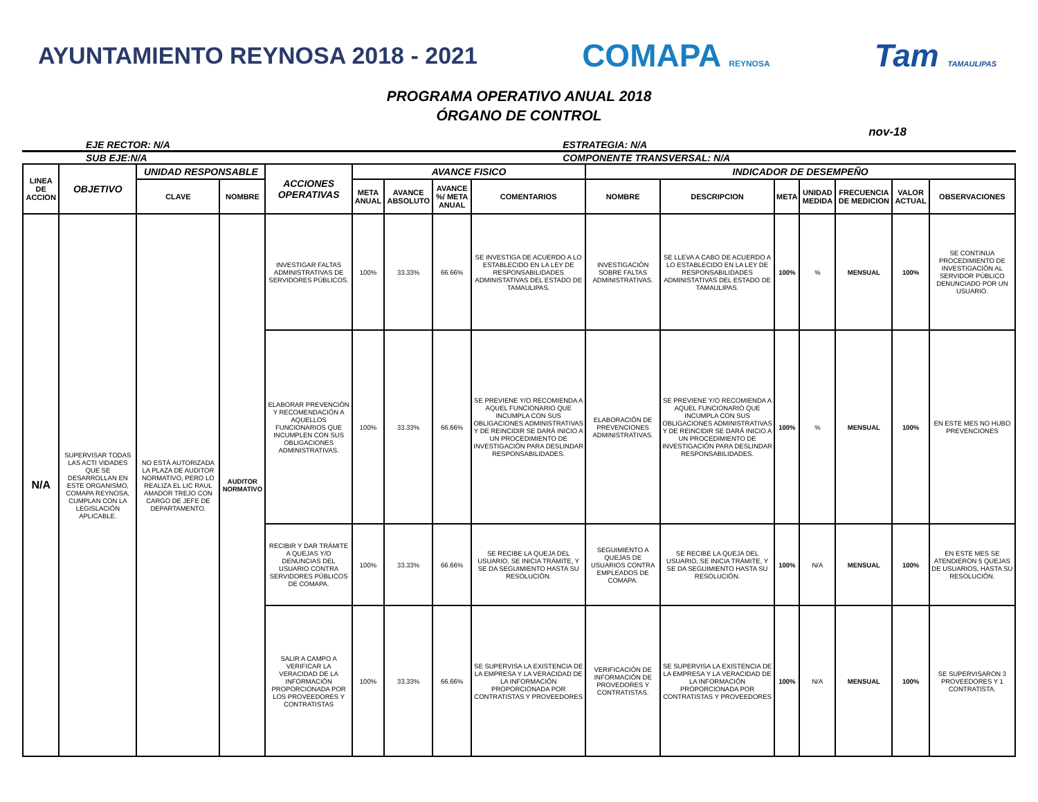AYUNTAMIENTO REYNOSA 2018 - 2021
COMAPA REYNOSA
Tam TAMAULIPAS
PROGRAMA OPERATIVO ANUAL 2018
ÓRGANO DE CONTROL
nov-18
EJE RECTOR: N/A ESTRATEGIA: N/A
SUB EJE:N/A COMPONENTE TRANSVERSAL: N/A
| LINEA DE ACCION | OBJETIVO | UNIDAD RESPONSABLE | | ACCIONES OPERATIVAS | AVANCE FISICO | | | | INDICADOR DE DESEMPEÑO | | | | | | |
| --- | --- | --- | --- | --- | --- | --- | --- | --- | --- | --- | --- | --- | --- | --- | --- |
| | | CLAVE | NOMBRE | | META ANUAL | AVANCE ABSOLUTO | AVANCE %/ META ANUAL | COMENTARIOS | NOMBRE | DESCRIPCION | META | UNIDAD MEDIDA | FRECUENCIA DE MEDICION | VALOR ACTUAL | OBSERVACIONES |
| N/A | SUPERVISAR TODAS LAS ACTI VIDADES QUE SE DESARROLLAN EN ESTE ORGANISMO, COMAPA REYNOSA, CUMPLAN CON LA LEGISLACIÓN APLICABLE. | NO ESTÁ AUTORIZADA LA PLAZA DE AUDITOR NORMATIVO, PERO LO REALIZA EL LIC RAUL AMADOR TREJO CON CARGO DE JEFE DE DEPARTAMENTO. | AUDITOR NORMATIVO | INVESTIGAR FALTAS ADMINISTRATIVAS DE SERVIDORES PÚBLICOS. | 100% | 33.33% | 66.66% | SE INVESTIGA DE ACUERDO A LO ESTABLECIDO EN LA LEY DE RESPONSABILIDADES ADMINISTATIVAS DEL ESTADO DE TAMAULIPAS. | INVESTIGACIÓN SOBRE FALTAS ADMINISTRATIVAS. | SE LLEVA A CABO DE ACUERDO A LO ESTABLECIDO EN LA LEY DE RESPONSABILIDADES ADMINISTATIVAS DEL ESTADO DE TAMAULIPAS. | 100% | % | MENSUAL | 100% | SE CONTINUA PROCEDIMIENTO DE INVESTIGACIÓN AL SERVIDOR PÚBLICO DENUNCIADO POR UN USUARIO. |
| | | | | ELABORAR PREVENCIÓN Y RECOMENDACIÓN A AQUELLOS FUNCIONARIOS QUE INCUMPLEN CON SUS OBLIGACIONES ADMINISTRATIVAS. | 100% | 33.33% | 66.66% | SE PREVIENE Y/O RECOMIENDA A AQUEL FUNCIONARIO QUE INCUMPLA CON SUS OBLIGACIONES ADMINISTRATIVAS Y DE REINCIDIR SE DARÁ INICIO A UN PROCEDIMIENTO DE INVESTIGACIÓN PARA DESLINDAR RESPONSABILIDADES. | ELABORACIÓN DE PREVENCIONES ADMINISTRATIVAS. | SE PREVIENE Y/O RECOMIENDA A AQUEL FUNCIONARIO QUE INCUMPLA CON SUS OBLIGACIONES ADMINISTRATIVAS Y DE REINCIDIR SE DARÁ INICIO A UN PROCEDIMIENTO DE INVESTIGACIÓN PARA DESLINDAR RESPONSABILIDADES. | 100% | % | MENSUAL | 100% | EN ESTE MES NO HUBO PREVENCIONES |
| | | | | RECIBIR Y DAR TRÁMITE A QUEJAS Y/O DENUNCIAS DEL USUARIO CONTRA SERVIDORES PÚBLICOS DE COMAPA. | 100% | 33.33% | 66.66% | SE RECIBE LA QUEJA DEL USUARIO, SE INICIA TRÁMITE, Y SE DA SEGUIMIENTO HASTA SU RESOLUCIÓN. | SEGUIMIENTO A QUEJAS DE USUARIOS CONTRA EMPLEADOS DE COMAPA. | SE RECIBE LA QUEJA DEL USUARIO, SE INICIA TRÁMITE, Y SE DA SEGUIMIENTO HASTA SU RESOLUCIÓN. | 100% | N/A | MENSUAL | 100% | EN ESTE MES SE ATENDIERON 5 QUEJAS DE USUARIOS, HASTA SU RESOLUCIÓN. |
| | | | | SALIR A CAMPO A VERIFICAR LA VERACIDAD DE LA INFORMACIÓN PROPORCIONADA POR LOS PROVEEDORES Y CONTRATISTAS | 100% | 33.33% | 66.66% | SE SUPERVISA LA EXISTENCIA DE LA EMPRESA Y LA VERACIDAD DE LA INFORMACIÓN PROPORCIONADA POR CONTRATISTAS Y PROVEEDORES | VERIFICACIÓN DE INFORMACIÓN DE PROVEDORES Y CONTRATISTAS. | SE SUPERVISA LA EXISTENCIA DE LA EMPRESA Y LA VERACIDAD DE LA INFORMACIÓN PROPORCIONADA POR CONTRATISTAS Y PROVEEDORES | 100% | N/A | MENSUAL | 100% | SE SUPERVISARON 3 PROVEEDORES Y 1 CONTRATISTA. |